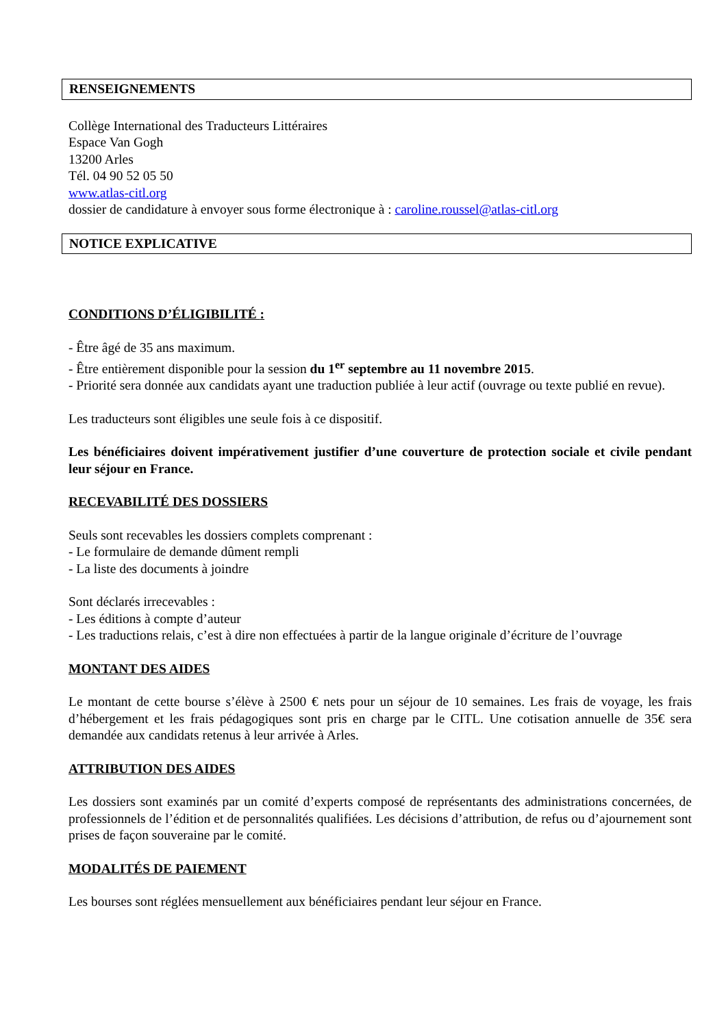RENSEIGNEMENTS
Collège International des Traducteurs Littéraires
Espace Van Gogh
13200 Arles
Tél. 04 90 52 05 50
www.atlas-citl.org
dossier de candidature à envoyer sous forme électronique à : caroline.roussel@atlas-citl.org
NOTICE EXPLICATIVE
CONDITIONS D’ÉLIGIBILITÉ :
- Être âgé de 35 ans maximum.
- Être entièrement disponible pour la session du 1<sup>er</sup> septembre au 11 novembre 2015.
- Priorité sera donnée aux candidats ayant une traduction publiée à leur actif (ouvrage ou texte publié en revue).
Les traducteurs sont éligibles une seule fois à ce dispositif.
Les bénéficiaires doivent impérativement justifier d’une couverture de protection sociale et civile pendant leur séjour en France.
RECEVABILITÉ DES DOSSIERS
Seuls sont recevables les dossiers complets comprenant :
- Le formulaire de demande dûment rempli
- La liste des documents à joindre
Sont déclarés irrecevables :
- Les éditions à compte d’auteur
- Les traductions relais, c’est à dire non effectuées à partir de la langue originale d’écriture de l’ouvrage
MONTANT DES AIDES
Le montant de cette bourse s’élève à 2500 € nets pour un séjour de 10 semaines. Les frais de voyage, les frais d’hébergement et les frais pédagogiques sont pris en charge par le CITL. Une cotisation annuelle de 35€ sera demandée aux candidats retenus à leur arrivée à Arles.
ATTRIBUTION DES AIDES
Les dossiers sont examinés par un comité d’experts composé de représentants des administrations concernées, de professionnels de l’édition et de personnalités qualifiées. Les décisions d’attribution, de refus ou d’ajournement sont prises de façon souveraine par le comité.
MODALITÉS DE PAIEMENT
Les bourses sont réglées mensuellement aux bénéficiaires pendant leur séjour en France.